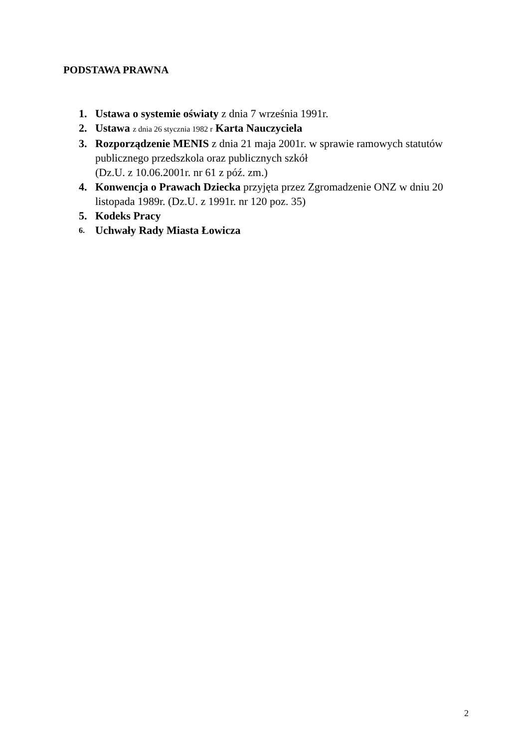PODSTAWA PRAWNA
1. Ustawa o systemie oświaty z dnia 7 września 1991r.
2. Ustawa z dnia 26 stycznia 1982 r Karta Nauczyciela
3. Rozporządzenie MENIS z dnia 21 maja 2001r. w sprawie ramowych statutów publicznego przedszkola oraz publicznych szkół
(Dz.U. z 10.06.2001r. nr 61 z póź. zm.)
4. Konwencja o Prawach Dziecka przyjęta przez Zgromadzenie ONZ w dniu 20 listopada 1989r. (Dz.U. z 1991r. nr 120 poz. 35)
5. Kodeks Pracy
6. Uchwały Rady Miasta Łowicza
2